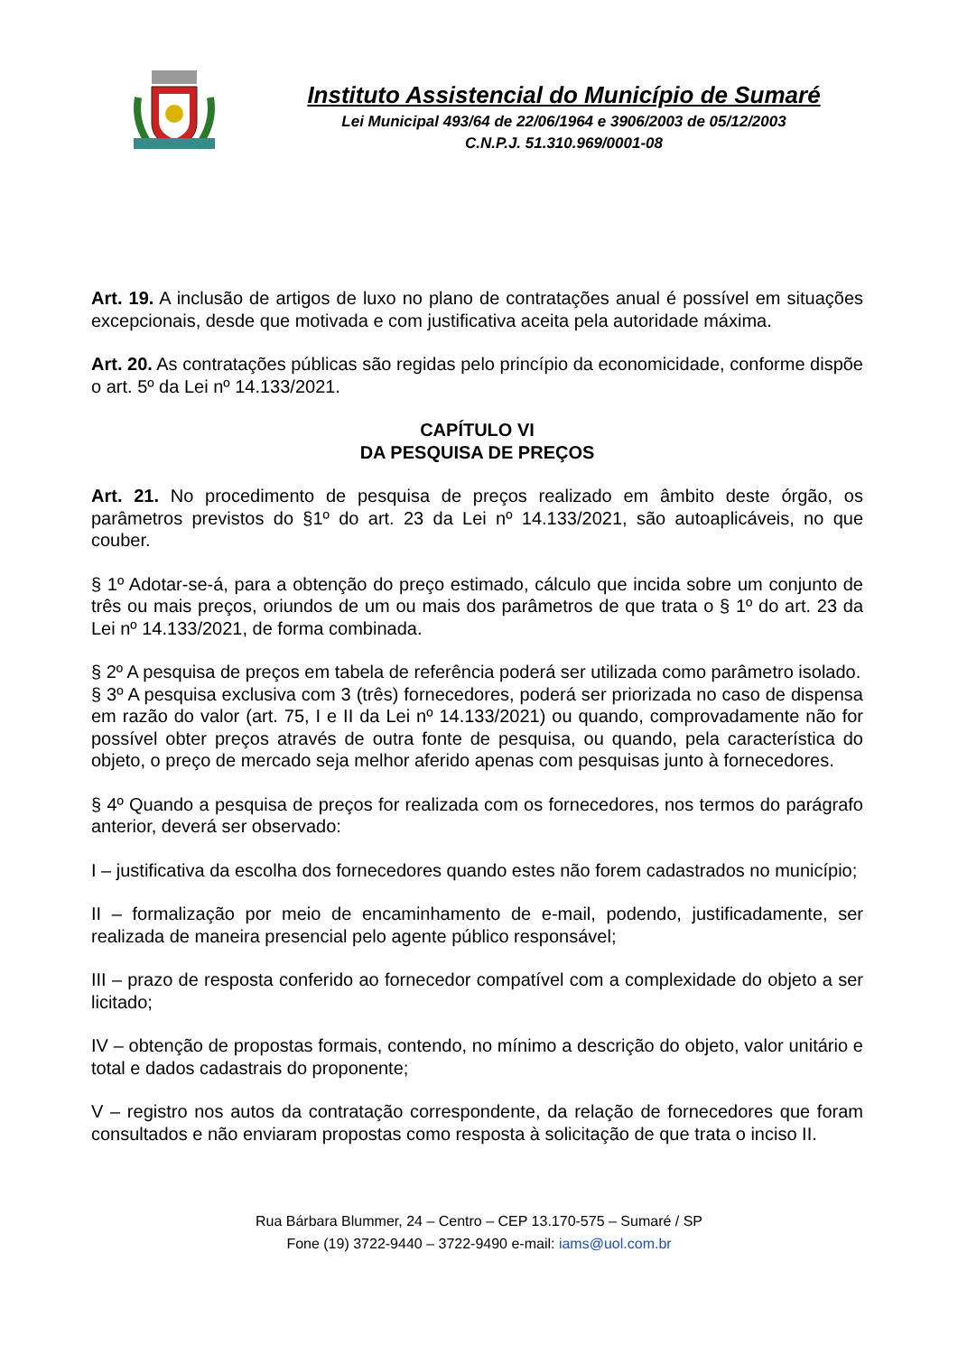Instituto Assistencial do Município de Sumaré
Lei Municipal 493/64 de 22/06/1964 e 3906/2003 de 05/12/2003
C.N.P.J. 51.310.969/0001-08
Art. 19. A inclusão de artigos de luxo no plano de contratações anual é possível em situações excepcionais, desde que motivada e com justificativa aceita pela autoridade máxima.
Art. 20. As contratações públicas são regidas pelo princípio da economicidade, conforme dispõe o art. 5º da Lei nº 14.133/2021.
CAPÍTULO VI
DA PESQUISA DE PREÇOS
Art. 21. No procedimento de pesquisa de preços realizado em âmbito deste órgão, os parâmetros previstos do §1º do art. 23 da Lei nº 14.133/2021, são autoaplicáveis, no que couber.
§ 1º Adotar-se-á, para a obtenção do preço estimado, cálculo que incida sobre um conjunto de três ou mais preços, oriundos de um ou mais dos parâmetros de que trata o § 1º do art. 23 da Lei nº 14.133/2021, de forma combinada.
§ 2º A pesquisa de preços em tabela de referência poderá ser utilizada como parâmetro isolado.
§ 3º A pesquisa exclusiva com 3 (três) fornecedores, poderá ser priorizada no caso de dispensa em razão do valor (art. 75, I e II da Lei nº 14.133/2021) ou quando, comprovadamente não for possível obter preços através de outra fonte de pesquisa, ou quando, pela característica do objeto, o preço de mercado seja melhor aferido apenas com pesquisas junto à fornecedores.
§ 4º Quando a pesquisa de preços for realizada com os fornecedores, nos termos do parágrafo anterior, deverá ser observado:
I – justificativa da escolha dos fornecedores quando estes não forem cadastrados no município;
II – formalização por meio de encaminhamento de e-mail, podendo, justificadamente, ser realizada de maneira presencial pelo agente público responsável;
III – prazo de resposta conferido ao fornecedor compatível com a complexidade do objeto a ser licitado;
IV – obtenção de propostas formais, contendo, no mínimo a descrição do objeto, valor unitário e total e dados cadastrais do proponente;
V – registro nos autos da contratação correspondente, da relação de fornecedores que foram consultados e não enviaram propostas como resposta à solicitação de que trata o inciso II.
Rua Bárbara Blummer, 24 – Centro – CEP 13.170-575 – Sumaré / SP
Fone (19) 3722-9440 – 3722-9490 e-mail: iams@uol.com.br